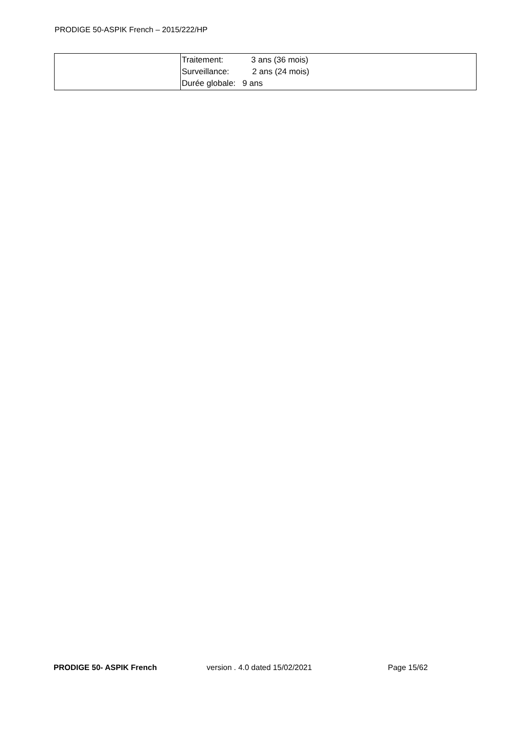PRODIGE 50-ASPIK French – 2015/222/HP
| | / Traitement: / 3 ans (36 mois) / / Surveillance: / 2 ans (24 mois) / / Durée globale: / 9 ans / |
PRODIGE 50- ASPIK French version . 4.0 dated 15/02/2021 Page 15/62